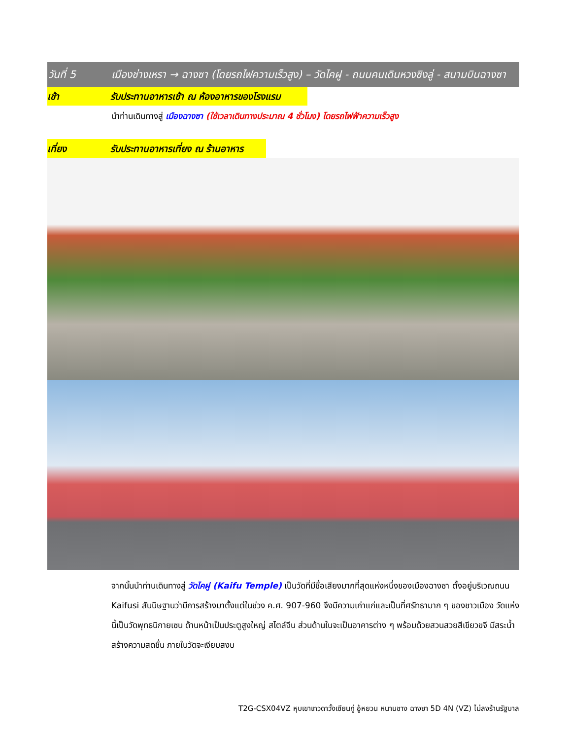วันที่ 5 เมืองช่างเหรา → ฉางซา (โดยรถไฟความเร็วสูง) – วัดไคฝู - ถนนคนเดินหวงซิงลู่ - สนามบินฉางซา
เช้า รับประทานอาหารเช้า ณ ห้องอาหารของโรงแรม
นำท่านเดินทางสู่ เมืองฉางซา (ใช้เวลาเดินทางประมาณ 4 ชั่วโมง) โดยรถไฟฟ้าความเร็วสูง
เที่ยง รับประทานอาหารเที่ยง ณ ร้านอาหาร
จากนั้นนำท่านเดินทางสู่ วัดไคฝู (Kaifu Temple) เป็นวัดที่มีชื่อเสียงมากที่สุดแห่งหนึ่งของเมืองฉางซา ตั้งอยู่บริเวณถนน Kaifusi สันนิษฐานว่ามีการสร้างมาตั้งแต่ในช่วง ค.ศ. 907-960 จึงมีความเก่าแก่และเป็นที่ศรัทธามาก ๆ ของชาวเมือง วัดแห่งนี้เป็นวัดพุทธนิกายเซน ด้านหน้าเป็นประตูสูงใหญ่ สไตล์จีน ส่วนด้านในจะเป็นอาคารต่าง ๆ พร้อมด้วยสวนสวยสีเขียวขจี มีสระน้ำสร้างความสดชื่น ภายในวัดจะเงียบสงบ
T2G-CSX04VZ หุบเขาเทวดาวั้งเซียนกู่ อู้หยวน หนานชาง ฉางซา 5D 4N (VZ) ไม่ลงร้านรัฐบาล